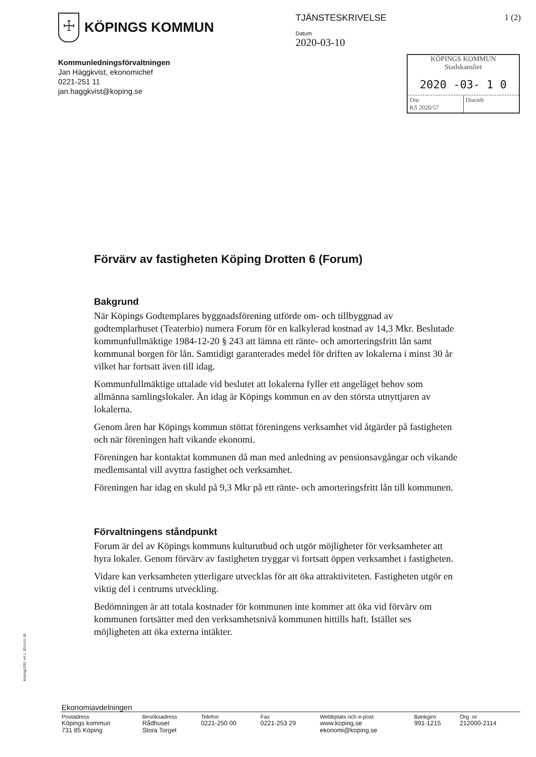☩
KÖPINGS KOMMUN
Kommunledningsförvaltningen
Jan Häggkvist, ekonomichef
0221-251 11
jan.haggkvist@koping.se
TJÄNSTESKRIVELSE
Datum
2020-03-10
1 (2)
KÖPINGS KOMMUN
Stadskansliet
2020 -03- 1 0
Dnr
KS 2020/57
Diarieb
Förvärv av fastigheten Köping Drotten 6 (Forum)
Bakgrund
När Köpings Godtemplares byggnadsförening utförde om- och tillbyggnad av godtemplarhuset (Teaterbio) numera Forum för en kalkylerad kostnad av 14,3 Mkr. Beslutade kommunfullmäktige 1984-12-20 § 243 att lämna ett ränte- och amorteringsfritt lån samt kommunal borgen för lån. Samtidigt garanterades medel för driften av lokalerna i minst 30 år vilket har fortsatt även till idag.
Kommunfullmäktige uttalade vid beslutet att lokalerna fyller ett angeläget behov som allmänna samlingslokaler. Än idag är Köpings kommun en av den största utnyttjaren av lokalerna.
Genom åren har Köpings kommun stöttat föreningens verksamhet vid åtgärder på fastigheten och när föreningen haft vikande ekonomi.
Föreningen har kontaktat kommunen då man med anledning av pensionsavgångar och vikande medlemsantal vill avyttra fastighet och verksamhet.
Föreningen har idag en skuld på 9,3 Mkr på ett ränte- och amorteringsfritt lån till kommunen.
Förvaltningens ståndpunkt
Forum är del av Köpings kommuns kulturutbud och utgör möjligheter för verksamheter att hyra lokaler. Genom förvärv av fastigheten tryggar vi fortsatt öppen verksamhet i fastigheten.
Vidare kan verksamheten ytterligare utvecklas för att öka attraktiviteten. Fastigheten utgör en viktig del i centrums utveckling.
Bedömningen är att totala kostnader för kommunen inte kommer att öka vid förvärv om kommunen fortsätter med den verksamhetsnivå kommunen hittills haft. Istället ses möjligheten att öka externa intäkter.
Köping1033, v4.1, 2014-01-30
Ekonomiavdelningen
| Postadress | Besöksadress | Telefon | Fax | Webbplats och e-post | Bankgiro | Org. nr |
| --- | --- | --- | --- | --- | --- | --- |
| Köpings kommun 731 85 Köping | Rådhuset Stora Torget | 0221-250 00 | 0221-253 29 | www.koping.se ekonomi@koping.se | 991-1215 | 212000-2114 |